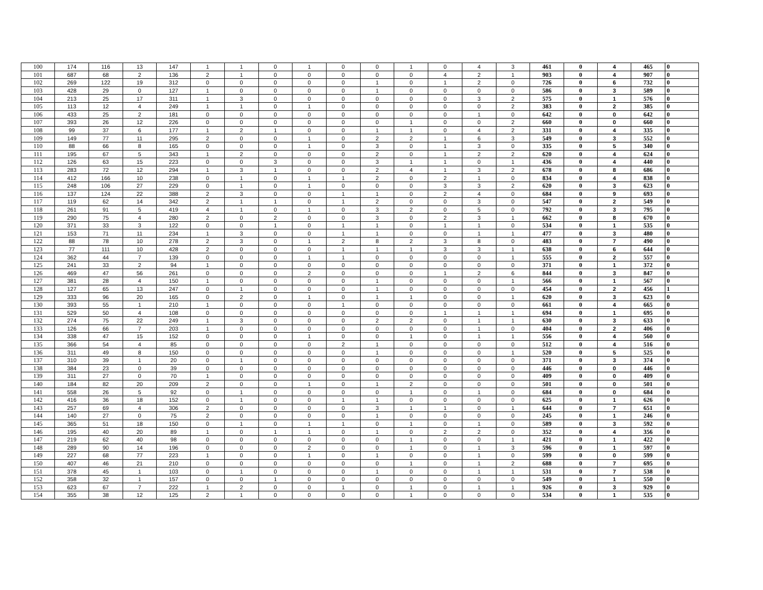| 100 | 174 | 116 | 13 | 147 | 1 | 1 | 0 | 1 | 0 | 0 | 1 | 0 | 4 | 3 | 461 | 0 | 4 | 465 | 0 |
| 101 | 687 | 68 | 2 | 136 | 2 | 1 | 0 | 0 | 0 | 0 | 0 | 4 | 2 | 1 | 903 | 0 | 4 | 907 | 0 |
| 102 | 269 | 122 | 19 | 312 | 0 | 0 | 0 | 0 | 0 | 1 | 0 | 1 | 2 | 0 | 726 | 0 | 6 | 732 | 0 |
| 103 | 428 | 29 | 0 | 127 | 1 | 0 | 0 | 0 | 0 | 1 | 0 | 0 | 0 | 0 | 586 | 0 | 3 | 589 | 0 |
| 104 | 213 | 25 | 17 | 311 | 1 | 3 | 0 | 0 | 0 | 0 | 0 | 0 | 3 | 2 | 575 | 0 | 1 | 576 | 0 |
| 105 | 113 | 12 | 4 | 249 | 1 | 1 | 0 | 1 | 0 | 0 | 0 | 0 | 0 | 2 | 383 | 0 | 2 | 385 | 0 |
| 106 | 433 | 25 | 2 | 181 | 0 | 0 | 0 | 0 | 0 | 0 | 0 | 0 | 1 | 0 | 642 | 0 | 0 | 642 | 0 |
| 107 | 393 | 26 | 12 | 226 | 0 | 0 | 0 | 0 | 0 | 0 | 1 | 0 | 0 | 2 | 660 | 0 | 0 | 660 | 0 |
| 108 | 99 | 37 | 6 | 177 | 1 | 2 | 1 | 0 | 0 | 1 | 1 | 0 | 4 | 2 | 331 | 0 | 4 | 335 | 0 |
| 109 | 149 | 77 | 11 | 295 | 2 | 0 | 0 | 1 | 0 | 2 | 2 | 1 | 6 | 3 | 549 | 0 | 3 | 552 | 0 |
| 110 | 88 | 66 | 8 | 165 | 0 | 0 | 0 | 1 | 0 | 3 | 0 | 1 | 3 | 0 | 335 | 0 | 5 | 340 | 0 |
| 111 | 195 | 67 | 5 | 343 | 1 | 2 | 0 | 0 | 0 | 2 | 0 | 1 | 2 | 2 | 620 | 0 | 4 | 624 | 0 |
| 112 | 126 | 63 | 15 | 223 | 0 | 0 | 3 | 0 | 0 | 3 | 1 | 1 | 0 | 1 | 436 | 0 | 4 | 440 | 0 |
| 113 | 283 | 72 | 12 | 294 | 1 | 3 | 1 | 0 | 0 | 2 | 4 | 1 | 3 | 2 | 678 | 0 | 8 | 686 | 0 |
| 114 | 412 | 166 | 10 | 238 | 0 | 1 | 0 | 1 | 1 | 2 | 0 | 2 | 1 | 0 | 834 | 0 | 4 | 838 | 0 |
| 115 | 248 | 106 | 27 | 229 | 0 | 1 | 0 | 1 | 0 | 0 | 0 | 3 | 3 | 2 | 620 | 0 | 3 | 623 | 0 |
| 116 | 137 | 124 | 22 | 388 | 2 | 3 | 0 | 0 | 1 | 1 | 0 | 2 | 4 | 0 | 684 | 0 | 9 | 693 | 0 |
| 117 | 119 | 62 | 14 | 342 | 2 | 1 | 1 | 0 | 1 | 2 | 0 | 0 | 3 | 0 | 547 | 0 | 2 | 549 | 0 |
| 118 | 261 | 91 | 5 | 419 | 4 | 1 | 0 | 1 | 0 | 3 | 2 | 0 | 5 | 0 | 792 | 0 | 3 | 795 | 0 |
| 119 | 290 | 75 | 4 | 280 | 2 | 0 | 2 | 0 | 0 | 3 | 0 | 2 | 3 | 1 | 662 | 0 | 8 | 670 | 0 |
| 120 | 371 | 33 | 3 | 122 | 0 | 0 | 1 | 0 | 1 | 1 | 0 | 1 | 1 | 0 | 534 | 0 | 1 | 535 | 0 |
| 121 | 153 | 71 | 11 | 234 | 1 | 3 | 0 | 0 | 1 | 1 | 0 | 0 | 1 | 1 | 477 | 0 | 3 | 480 | 0 |
| 122 | 88 | 78 | 10 | 278 | 2 | 3 | 0 | 1 | 2 | 8 | 2 | 3 | 8 | 0 | 483 | 0 | 7 | 490 | 0 |
| 123 | 77 | 111 | 10 | 428 | 2 | 0 | 0 | 0 | 1 | 1 | 1 | 3 | 3 | 1 | 638 | 0 | 6 | 644 | 0 |
| 124 | 362 | 44 | 7 | 139 | 0 | 0 | 0 | 1 | 1 | 0 | 0 | 0 | 0 | 1 | 555 | 0 | 2 | 557 | 0 |
| 125 | 241 | 33 | 2 | 94 | 1 | 0 | 0 | 0 | 0 | 0 | 0 | 0 | 0 | 0 | 371 | 0 | 1 | 372 | 0 |
| 126 | 469 | 47 | 56 | 261 | 0 | 0 | 0 | 2 | 0 | 0 | 0 | 1 | 2 | 6 | 844 | 0 | 3 | 847 | 0 |
| 127 | 381 | 28 | 4 | 150 | 1 | 0 | 0 | 0 | 0 | 1 | 0 | 0 | 0 | 1 | 566 | 0 | 1 | 567 | 0 |
| 128 | 127 | 65 | 13 | 247 | 0 | 1 | 0 | 0 | 0 | 1 | 0 | 0 | 0 | 0 | 454 | 0 | 2 | 456 | 1 |
| 129 | 333 | 96 | 20 | 165 | 0 | 2 | 0 | 1 | 0 | 1 | 1 | 0 | 0 | 1 | 620 | 0 | 3 | 623 | 0 |
| 130 | 393 | 55 | 1 | 210 | 1 | 0 | 0 | 0 | 1 | 0 | 0 | 0 | 0 | 0 | 661 | 0 | 4 | 665 | 0 |
| 131 | 529 | 50 | 4 | 108 | 0 | 0 | 0 | 0 | 0 | 0 | 0 | 1 | 1 | 1 | 694 | 0 | 1 | 695 | 0 |
| 132 | 274 | 75 | 22 | 249 | 1 | 3 | 0 | 0 | 0 | 2 | 2 | 0 | 1 | 1 | 630 | 0 | 3 | 633 | 0 |
| 133 | 126 | 66 | 7 | 203 | 1 | 0 | 0 | 0 | 0 | 0 | 0 | 0 | 1 | 0 | 404 | 0 | 2 | 406 | 0 |
| 134 | 338 | 47 | 15 | 152 | 0 | 0 | 0 | 1 | 0 | 0 | 1 | 0 | 1 | 1 | 556 | 0 | 4 | 560 | 0 |
| 135 | 366 | 54 | 4 | 85 | 0 | 0 | 0 | 0 | 2 | 1 | 0 | 0 | 0 | 0 | 512 | 0 | 4 | 516 | 0 |
| 136 | 311 | 49 | 8 | 150 | 0 | 0 | 0 | 0 | 0 | 1 | 0 | 0 | 0 | 1 | 520 | 0 | 5 | 525 | 0 |
| 137 | 310 | 39 | 1 | 20 | 0 | 1 | 0 | 0 | 0 | 0 | 0 | 0 | 0 | 0 | 371 | 0 | 3 | 374 | 0 |
| 138 | 384 | 23 | 0 | 39 | 0 | 0 | 0 | 0 | 0 | 0 | 0 | 0 | 0 | 0 | 446 | 0 | 0 | 446 | 0 |
| 139 | 311 | 27 | 0 | 70 | 1 | 0 | 0 | 0 | 0 | 0 | 0 | 0 | 0 | 0 | 409 | 0 | 0 | 409 | 0 |
| 140 | 184 | 82 | 20 | 209 | 2 | 0 | 0 | 1 | 0 | 1 | 2 | 0 | 0 | 0 | 501 | 0 | 0 | 501 | 0 |
| 141 | 558 | 26 | 5 | 92 | 0 | 1 | 0 | 0 | 0 | 0 | 1 | 0 | 1 | 0 | 684 | 0 | 0 | 684 | 0 |
| 142 | 416 | 36 | 18 | 152 | 0 | 1 | 0 | 0 | 1 | 1 | 0 | 0 | 0 | 0 | 625 | 0 | 1 | 626 | 0 |
| 143 | 257 | 69 | 4 | 306 | 2 | 0 | 0 | 0 | 0 | 3 | 1 | 1 | 0 | 1 | 644 | 0 | 7 | 651 | 0 |
| 144 | 140 | 27 | 0 | 75 | 2 | 0 | 0 | 0 | 0 | 1 | 0 | 0 | 0 | 0 | 245 | 0 | 1 | 246 | 0 |
| 145 | 365 | 51 | 18 | 150 | 0 | 1 | 0 | 1 | 1 | 0 | 1 | 0 | 1 | 0 | 589 | 0 | 3 | 592 | 0 |
| 146 | 195 | 40 | 20 | 89 | 1 | 0 | 1 | 1 | 0 | 1 | 0 | 2 | 2 | 0 | 352 | 0 | 4 | 356 | 0 |
| 147 | 219 | 62 | 40 | 98 | 0 | 0 | 0 | 0 | 0 | 0 | 1 | 0 | 0 | 1 | 421 | 0 | 1 | 422 | 0 |
| 148 | 289 | 90 | 14 | 196 | 0 | 0 | 0 | 2 | 0 | 0 | 1 | 0 | 1 | 3 | 596 | 0 | 1 | 597 | 0 |
| 149 | 227 | 68 | 77 | 223 | 1 | 0 | 0 | 1 | 0 | 1 | 0 | 0 | 1 | 0 | 599 | 0 | 0 | 599 | 0 |
| 150 | 407 | 46 | 21 | 210 | 0 | 0 | 0 | 0 | 0 | 0 | 1 | 0 | 1 | 2 | 688 | 0 | 7 | 695 | 0 |
| 151 | 378 | 45 | 1 | 103 | 0 | 1 | 0 | 0 | 0 | 1 | 0 | 0 | 1 | 1 | 531 | 0 | 7 | 538 | 0 |
| 152 | 358 | 32 | 1 | 157 | 0 | 0 | 1 | 0 | 0 | 0 | 0 | 0 | 0 | 0 | 549 | 0 | 1 | 550 | 0 |
| 153 | 623 | 67 | 7 | 222 | 1 | 2 | 0 | 0 | 1 | 0 | 1 | 0 | 1 | 1 | 926 | 0 | 3 | 929 | 0 |
| 154 | 355 | 38 | 12 | 125 | 2 | 1 | 0 | 0 | 0 | 0 | 1 | 0 | 0 | 0 | 534 | 0 | 1 | 535 | 0 |